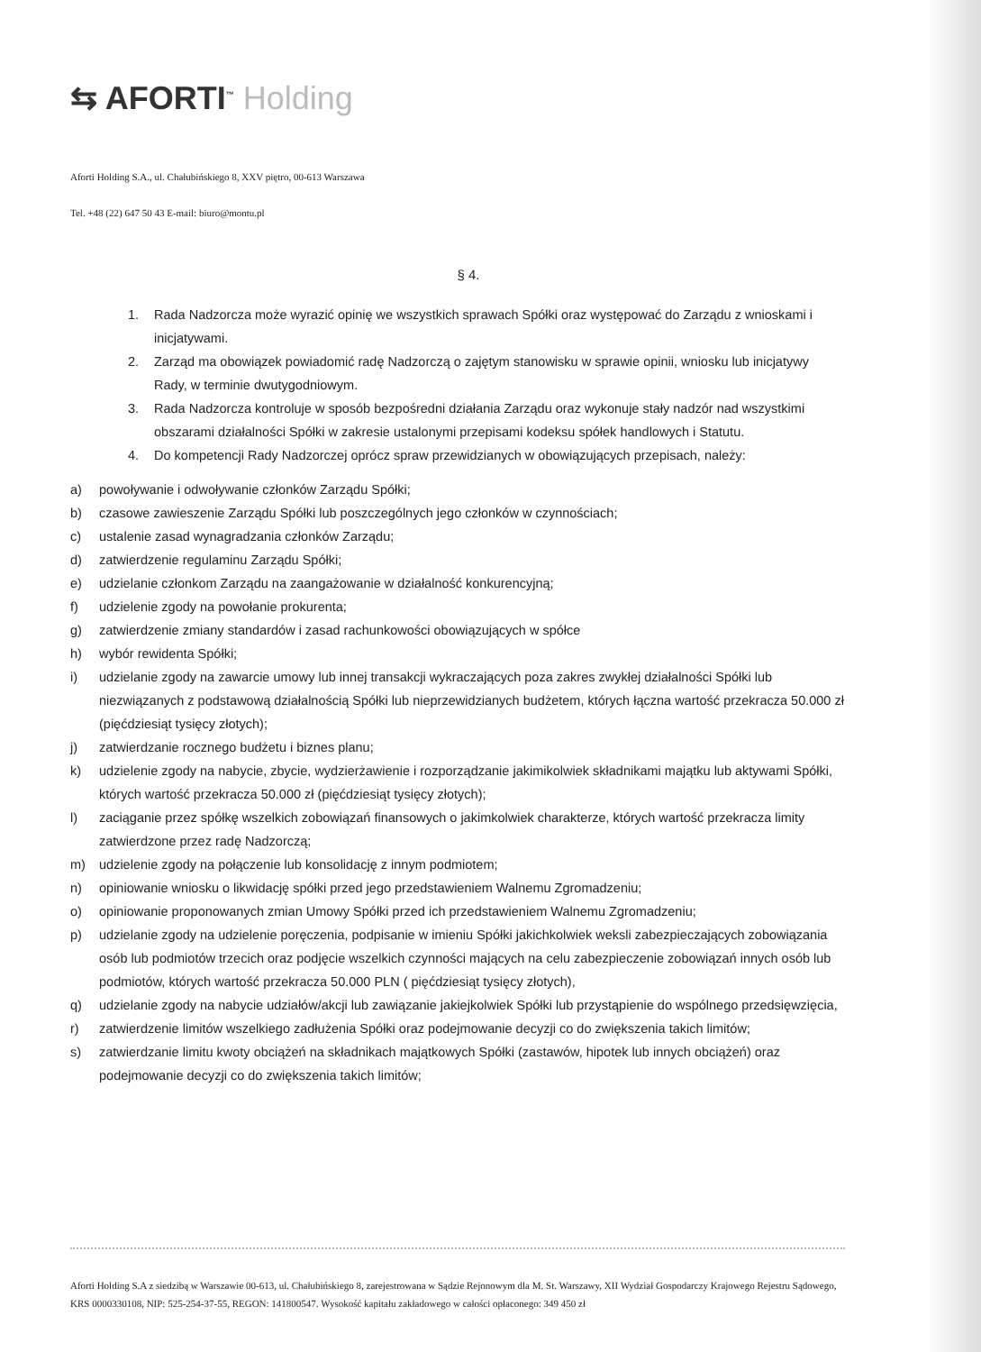⇆ AFORTI<sup>™</sup> Holding
Aforti Holding S.A., ul. Chałubińskiego 8, XXV piętro, 00-613 Warszawa
Tel. +48 (22) 647 50 43 E-mail: biuro@montu.pl
§ 4.
1. Rada Nadzorcza może wyrazić opinię we wszystkich sprawach Spółki oraz występować do Zarządu z wnioskami i inicjatywami.
2. Zarząd ma obowiązek powiadomić radę Nadzorczą o zajętym stanowisku w sprawie opinii, wniosku lub inicjatywy Rady, w terminie dwutygodniowym.
3. Rada Nadzorcza kontroluje w sposób bezpośredni działania Zarządu oraz wykonuje stały nadzór nad wszystkimi obszarami działalności Spółki w zakresie ustalonymi przepisami kodeksu spółek handlowych i Statutu.
4. Do kompetencji Rady Nadzorczej oprócz spraw przewidzianych w obowiązujących przepisach, należy:
a) powoływanie i odwoływanie członków Zarządu Spółki;
b) czasowe zawieszenie Zarządu Spółki lub poszczególnych jego członków w czynnościach;
c) ustalenie zasad wynagradzania członków Zarządu;
d) zatwierdzenie regulaminu Zarządu Spółki;
e) udzielanie członkom Zarządu na zaangażowanie w działalność konkurencyjną;
f) udzielenie zgody na powołanie prokurenta;
g) zatwierdzenie zmiany standardów i zasad rachunkowości obowiązujących w spółce
h) wybór rewidenta Spółki;
i) udzielanie zgody na zawarcie umowy lub innej transakcji wykraczających poza zakres zwykłej działalności Spółki lub niezwiązanych z podstawową działalnością Spółki lub nieprzewidzianych budżetem, których łączna wartość przekracza 50.000 zł (pięćdziesiąt tysięcy złotych);
j) zatwierdzanie rocznego budżetu i biznes planu;
k) udzielenie zgody na nabycie, zbycie, wydzierżawienie i rozporządzanie jakimikolwiek składnikami majątku lub aktywami Spółki, których wartość przekracza 50.000 zł (pięćdziesiąt tysięcy złotych);
l) zaciąganie przez spółkę wszelkich zobowiązań finansowych o jakimkolwiek charakterze, których wartość przekracza limity zatwierdzone przez radę Nadzorczą;
m) udzielenie zgody na połączenie lub konsolidację z innym podmiotem;
n) opiniowanie wniosku o likwidację spółki przed jego przedstawieniem Walnemu Zgromadzeniu;
o) opiniowanie proponowanych zmian Umowy Spółki przed ich przedstawieniem Walnemu Zgromadzeniu;
p) udzielanie zgody na udzielenie poręczenia, podpisanie w imieniu Spółki jakichkolwiek weksli zabezpieczających zobowiązania osób lub podmiotów trzecich oraz podjęcie wszelkich czynności mających na celu zabezpieczenie zobowiązań innych osób lub podmiotów, których wartość przekracza 50.000 PLN ( pięćdziesiąt tysięcy złotych),
q) udzielanie zgody na nabycie udziałów/akcji lub zawiązanie jakiejkolwiek Spółki lub przystąpienie do wspólnego przedsięwzięcia,
r) zatwierdzenie limitów wszelkiego zadłużenia Spółki oraz podejmowanie decyzji co do zwiększenia takich limitów;
s) zatwierdzanie limitu kwoty obciążeń na składnikach majątkowych Spółki (zastawów, hipotek lub innych obciążeń) oraz podejmowanie decyzji co do zwiększenia takich limitów;
Aforti Holding S.A z siedzibą w Warszawie 00-613, ul. Chałubińskiego 8, zarejestrowana w Sądzie Rejonowym dla M. St. Warszawy, XII Wydział Gospodarczy Krajowego Rejestru Sądowego, KRS 0000330108, NIP: 525-254-37-55, REGON: 141800547. Wysokość kapitału zakładowego w całości opłaconego: 349 450 zł